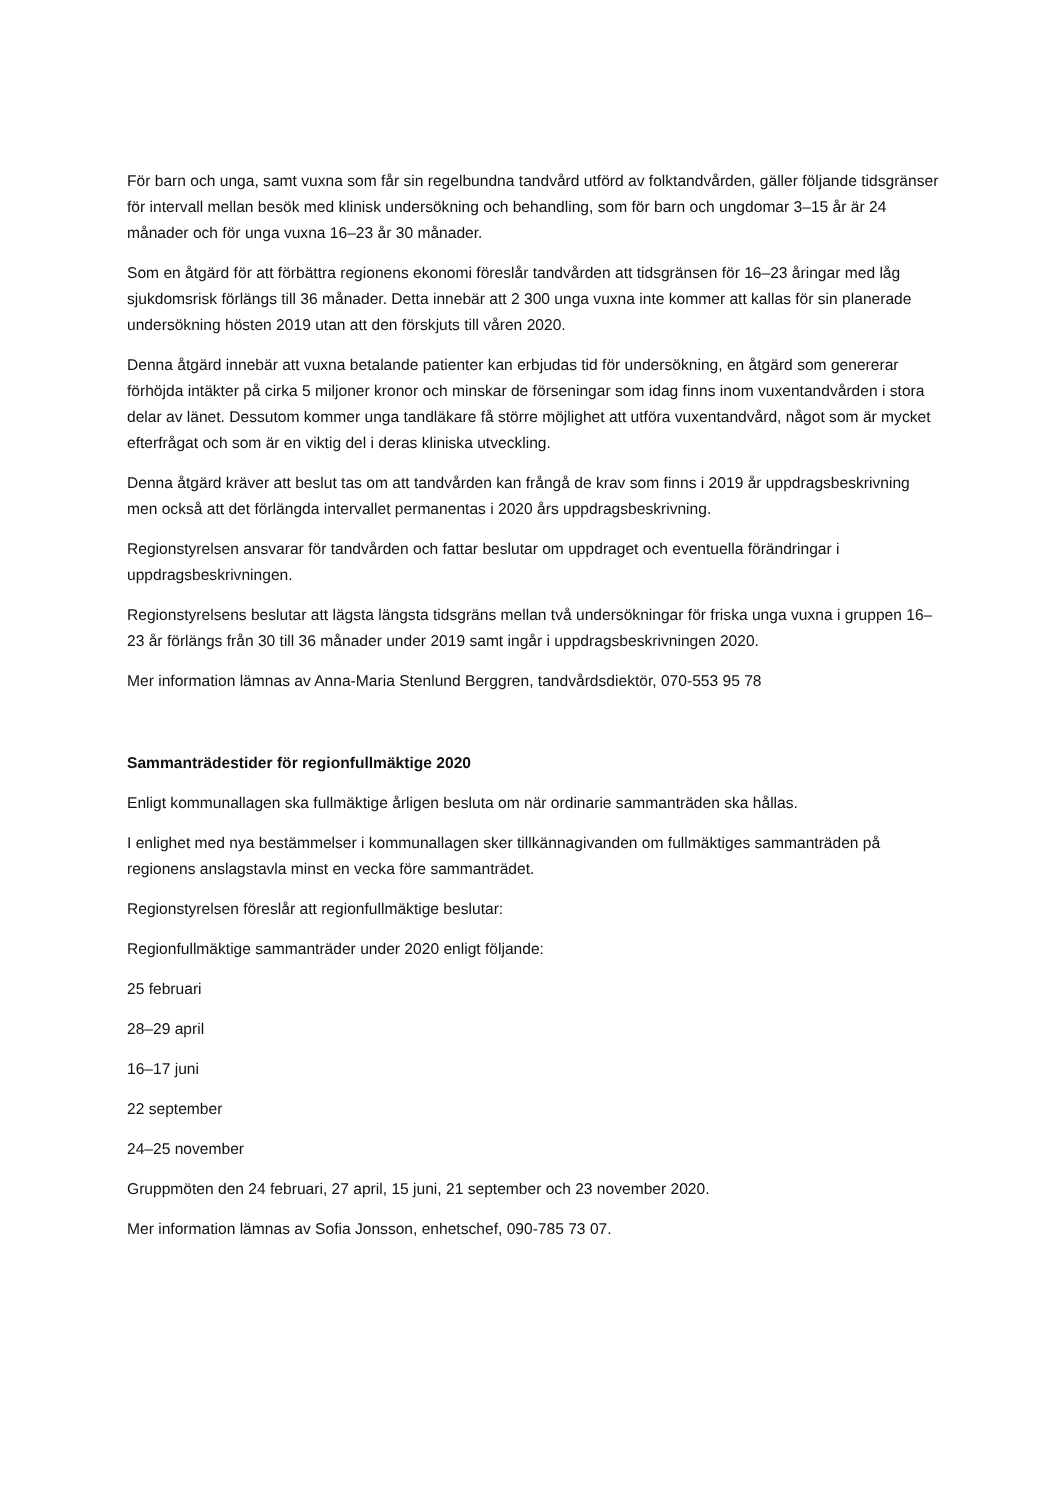För barn och unga, samt vuxna som får sin regelbundna tandvård utförd av folktandvården, gäller följande tidsgränser för intervall mellan besök med klinisk undersökning och behandling, som för barn och ungdomar 3–15 år är 24 månader och för unga vuxna 16–23 år 30 månader.
Som en åtgärd för att förbättra regionens ekonomi föreslår tandvården att tidsgränsen för 16–23 åringar med låg sjukdomsrisk förlängs till 36 månader. Detta innebär att 2 300 unga vuxna inte kommer att kallas för sin planerade undersökning hösten 2019 utan att den förskjuts till våren 2020.
Denna åtgärd innebär att vuxna betalande patienter kan erbjudas tid för undersökning, en åtgärd som genererar förhöjda intäkter på cirka 5 miljoner kronor och minskar de förseningar som idag finns inom vuxentandvården i stora delar av länet. Dessutom kommer unga tandläkare få större möjlighet att utföra vuxentandvård, något som är mycket efterfrågat och som är en viktig del i deras kliniska utveckling.
Denna åtgärd kräver att beslut tas om att tandvården kan frångå de krav som finns i 2019 år uppdragsbeskrivning men också att det förlängda intervallet permanentas i 2020 års uppdragsbeskrivning.
Regionstyrelsen ansvarar för tandvården och fattar beslutar om uppdraget och eventuella förändringar i uppdragsbeskrivningen.
Regionstyrelsens beslutar att lägsta längsta tidsgräns mellan två undersökningar för friska unga vuxna i gruppen 16–23 år förlängs från 30 till 36 månader under 2019 samt ingår i uppdragsbeskrivningen 2020.
Mer information lämnas av Anna-Maria Stenlund Berggren, tandvårdsdiektör, 070-553 95 78
Sammanträdestider för regionfullmäktige 2020
Enligt kommunallagen ska fullmäktige årligen besluta om när ordinarie sammanträden ska hållas.
I enlighet med nya bestämmelser i kommunallagen sker tillkännagivanden om fullmäktiges sammanträden på regionens anslagstavla minst en vecka före sammanträdet.
Regionstyrelsen föreslår att regionfullmäktige beslutar:
Regionfullmäktige sammanträder under 2020 enligt följande:
25 februari
28–29 april
16–17 juni
22 september
24–25 november
Gruppmöten den 24 februari, 27 april, 15 juni, 21 september och 23 november 2020.
Mer information lämnas av Sofia Jonsson, enhetschef, 090-785 73 07.